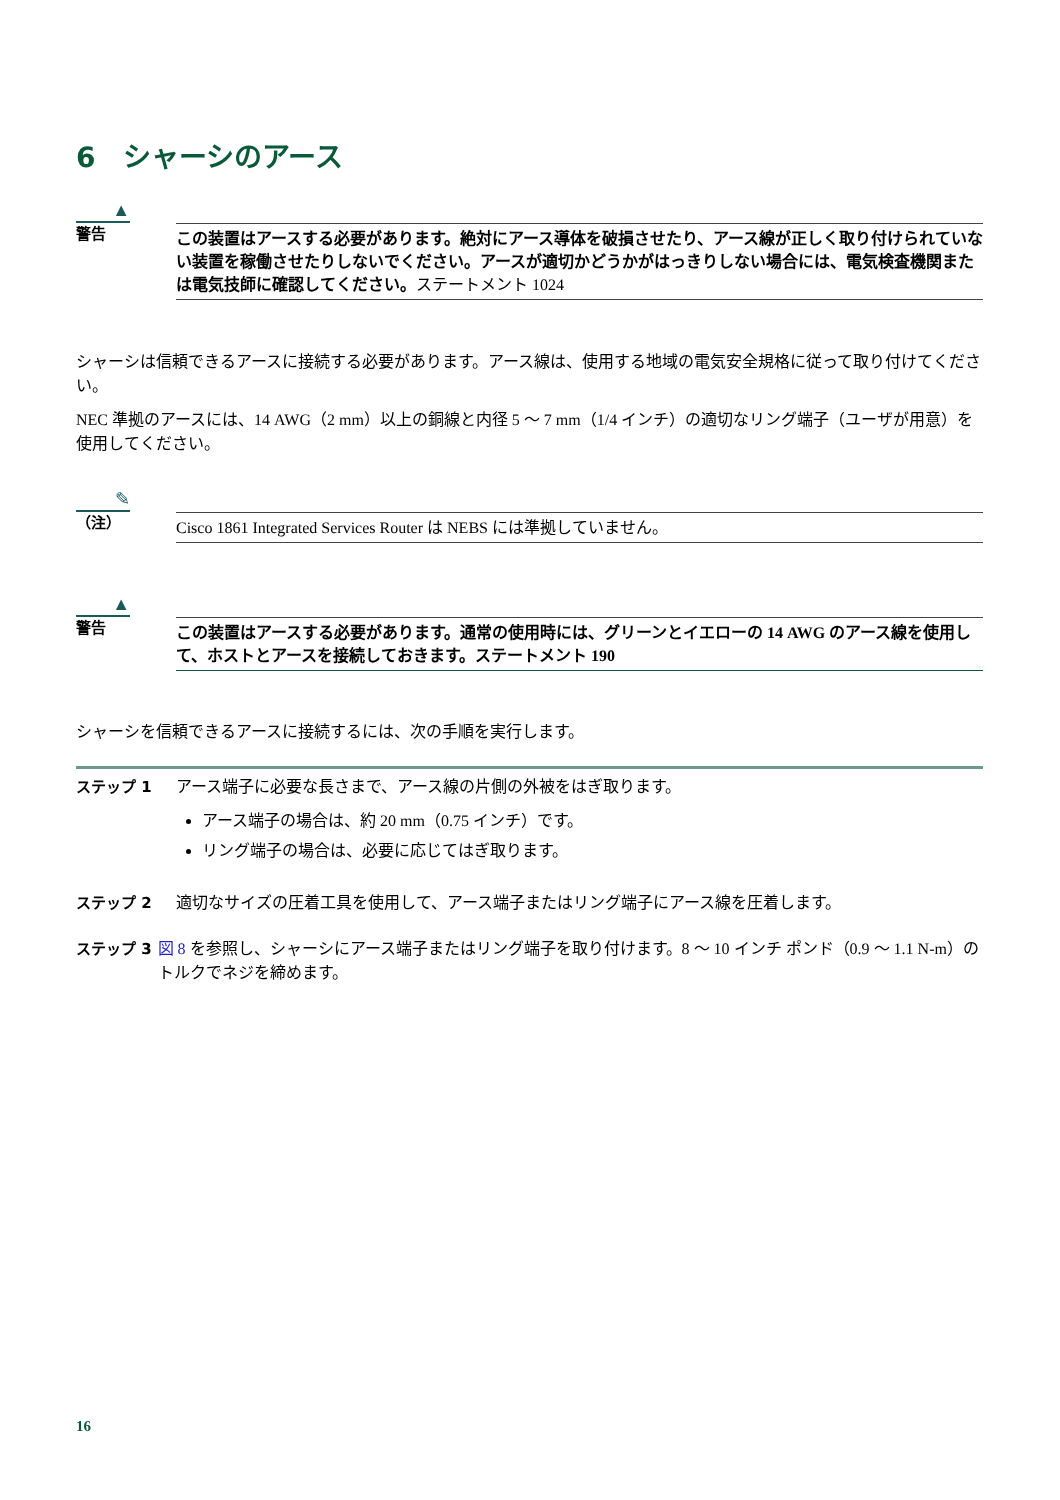6　シャーシのアース
▲
警告
この装置はアースする必要があります。絶対にアース導体を破損させたり、アース線が正しく取り付けられていない装置を稼働させたりしないでください。アースが適切かどうかがはっきりしない場合には、電気検査機関または電気技師に確認してください。ステートメント 1024
シャーシは信頼できるアースに接続する必要があります。アース線は、使用する地域の電気安全規格に従って取り付けてください。
NEC 準拠のアースには、14 AWG（2 mm）以上の銅線と内径 5 ～ 7 mm（1/4 インチ）の適切なリング端子（ユーザが用意）を使用してください。
✎
（注）
Cisco 1861 Integrated Services Router は NEBS には準拠していません。
▲
警告
この装置はアースする必要があります。通常の使用時には、グリーンとイエローの 14 AWG のアース線を使用して、ホストとアースを接続しておきます。ステートメント 190
シャーシを信頼できるアースに接続するには、次の手順を実行します。
ステップ 1 アース端子に必要な長さまで、アース線の片側の外被をはぎ取ります。
アース端子の場合は、約 20 mm（0.75 インチ）です。
リング端子の場合は、必要に応じてはぎ取ります。
ステップ 2 適切なサイズの圧着工具を使用して、アース端子またはリング端子にアース線を圧着します。
ステップ 3 図 8 を参照し、シャーシにアース端子またはリング端子を取り付けます。8 ～ 10 インチ ポンド（0.9 ～ 1.1 N-m）のトルクでネジを締めます。
16